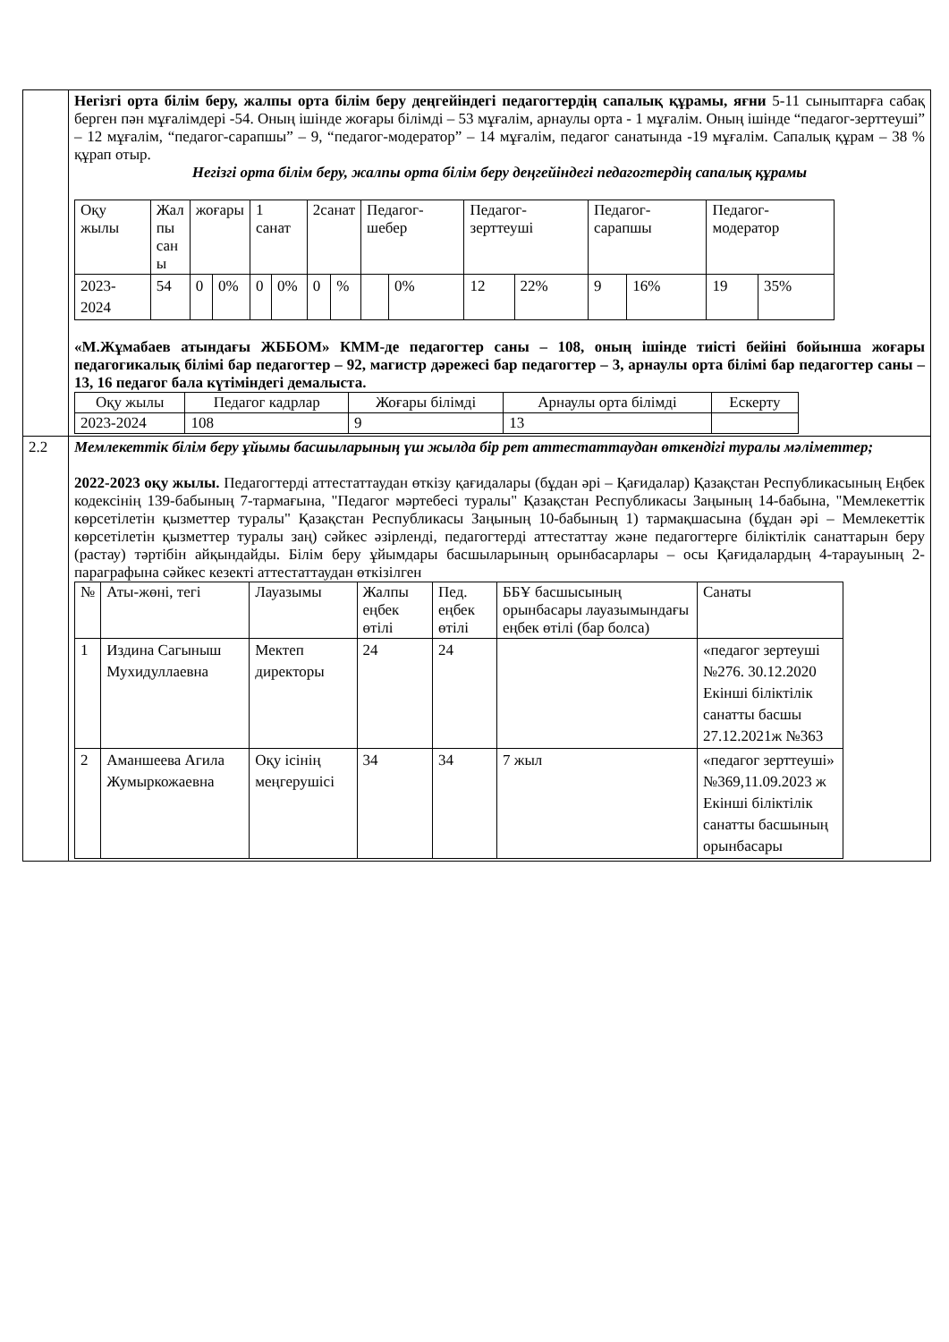| | Негізгі орта білім беру, жалпы орта білім беру деңгейіндегі педагогтердің сапалық құрамы, яғни 5-11 сыныптарға сабақ берген пән мұғалімдері -54. Оның ішінде жоғары білімді – 53 мұғалім, арнаулы орта - 1 мұғалім. Оның ішінде “педагог-зерттеуші” – 12 мұғалім, “педагог-сарапшы” – 9, “педагог-модератор” – 14 мұғалім, педагог санатында -19 мұғалім. Сапалық құрам – 38 % құрап отыр. Негізгі орта білім беру, жалпы орта білім беру деңгейіндегі педагогтердің сапалық құрамы / Оқу жылы / Жал пы сан ы / жоғары / / 1 санат / / 2санат / / Педагог-шебер / / Педагог-зерттеуші / / Педагог-сарапшы / / Педагог-модератор / / / --- / --- / --- / --- / --- / --- / --- / --- / --- / --- / --- / --- / --- / --- / --- / --- / / 2023-2024 / 54 / 0 / 0% / 0 / 0% / 0 / % / / 0% / 12 / 22% / 9 / 16% / 19 / 35% / «М.Жұмабаев атындағы ЖББОМ» КММ-де педагогтер саны – 108, оның ішінде тиісті бейіні бойынша жоғары педагогикалық білімі бар педагогтер – 92, магистр дәрежесі бар педагогтер – 3, арнаулы орта білімі бар педагогтер саны – 13, 16 педагог бала күтіміндегі демалыста. / Оқу жылы / Педагог кадрлар / Жоғары білімді / Арнаулы орта білімді / Ескерту / / --- / --- / --- / --- / --- / / 2023-2024 / 108 / 9 / 13 / / |
| 2.2 | Мемлекеттік білім беру ұйымы басшыларының үш жылда бір рет аттестаттаудан өткендігі туралы мәліметтер; 2022-2023 оқу жылы. Педагогтерді аттестаттаудан өткізу қағидалары (бұдан әрі – Қағидалар) Қазақстан Республикасының Еңбек кодексінің 139-бабының 7-тармағына, "Педагог мәртебесі туралы" Қазақстан Республикасы Заңының 14-бабына, "Мемлекеттік көрсетілетін қызметтер туралы" Қазақстан Республикасы Заңының 10-бабының 1) тармақшасына (бұдан әрі – Мемлекеттік көрсетілетін қызметтер туралы заң) сәйкес әзірленді, педагогтерді аттестаттау және педагогтерге біліктілік санаттарын беру (растау) тәртібін айқындайды. Білім беру ұйымдары басшыларының орынбасарлары – осы Қағидалардың 4-тарауының 2-параграфына сәйкес кезекті аттестаттаудан өткізілген / № / Аты-жөні, тегі / Лауазымы / Жалпы еңбек өтілі / Пед. еңбек өтілі / ББҰ басшысының орынбасары лауазымындағы еңбек өтілі (бар болса) / Санаты / / --- / --- / --- / --- / --- / --- / --- / / 1 / Издина Сагыныш Мухидуллаевна / Мектеп директоры / 24 / 24 / / «педагог зертеуші №276. 30.12.2020 Екінші біліктілік санатты басшы 27.12.2021ж №363 / / 2 / Аманшеева Агила Жумыркожаевна / Оқу ісінің меңгерушісі / 34 / 34 / 7 жыл / «педагог зерттеуші» №369,11.09.2023 ж Екінші біліктілік санатты басшының орынбасары / |